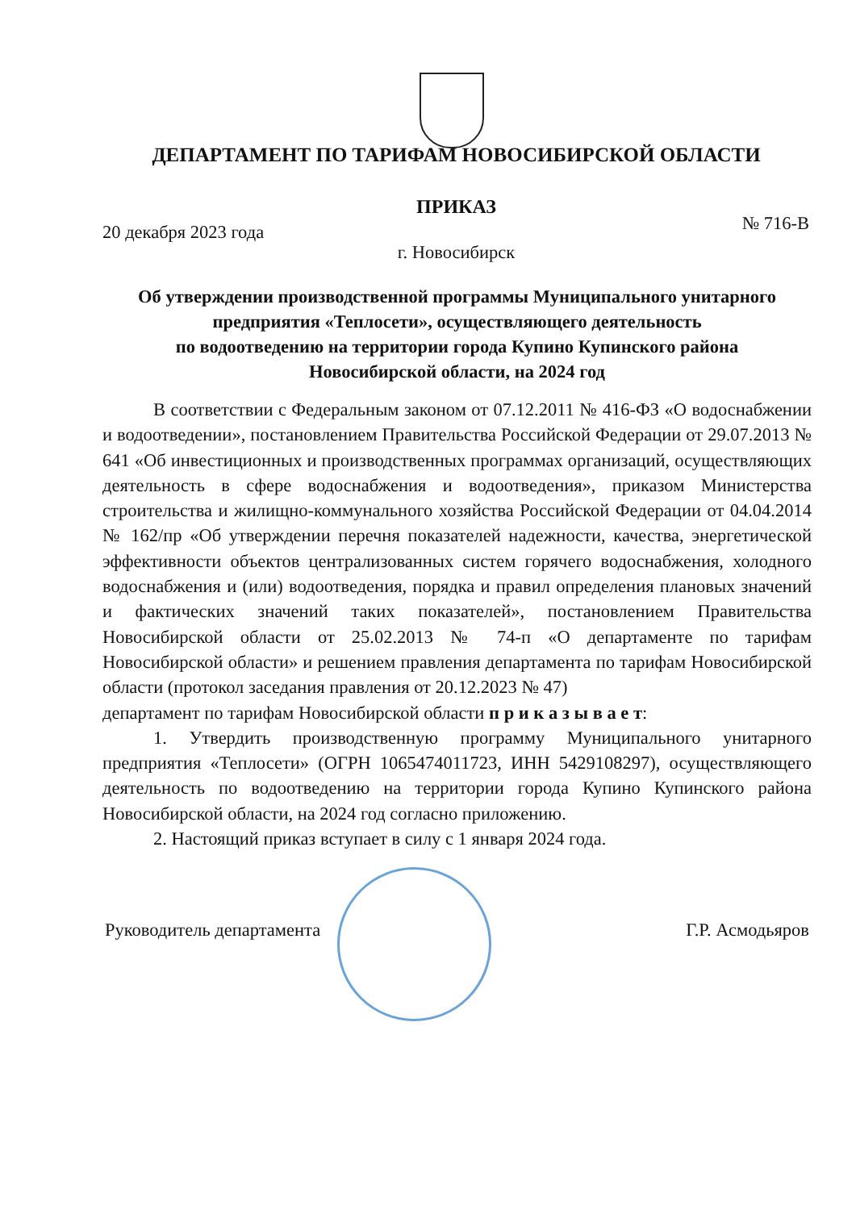ДЕПАРТАМЕНТ ПО ТАРИФАМ НОВОСИБИРСКОЙ ОБЛАСТИ
ПРИКАЗ
20 декабря 2023 года № 716-В
г. Новосибирск
Об утверждении производственной программы Муниципального унитарного предприятия «Теплосети», осуществляющего деятельность
по водоотведению на территории города Купино Купинского района
Новосибирской области, на 2024 год
В соответствии с Федеральным законом от 07.12.2011 № 416-ФЗ «О водоснабжении и водоотведении», постановлением Правительства Российской Федерации от 29.07.2013 № 641 «Об инвестиционных и производственных программах организаций, осуществляющих деятельность в сфере водоснабжения и водоотведения», приказом Министерства строительства и жилищно-коммунального хозяйства Российской Федерации от 04.04.2014 № 162/пр «Об утверждении перечня показателей надежности, качества, энергетической эффективности объектов централизованных систем горячего водоснабжения, холодного водоснабжения и (или) водоотведения, порядка и правил определения плановых значений и фактических значений таких показателей», постановлением Правительства Новосибирской области от 25.02.2013 № 74-п «О департаменте по тарифам Новосибирской области» и решением правления департамента по тарифам Новосибирской области (протокол заседания правления от 20.12.2023 № 47)
департамент по тарифам Новосибирской области п р и к а з ы в а е т:
1. Утвердить производственную программу Муниципального унитарного предприятия «Теплосети» (ОГРН 1065474011723, ИНН 5429108297), осуществляющего деятельность по водоотведению на территории города Купино Купинского района Новосибирской области, на 2024 год согласно приложению.
2. Настоящий приказ вступает в силу с 1 января 2024 года.
Руководитель департамента Г.Р. Асмодьяров